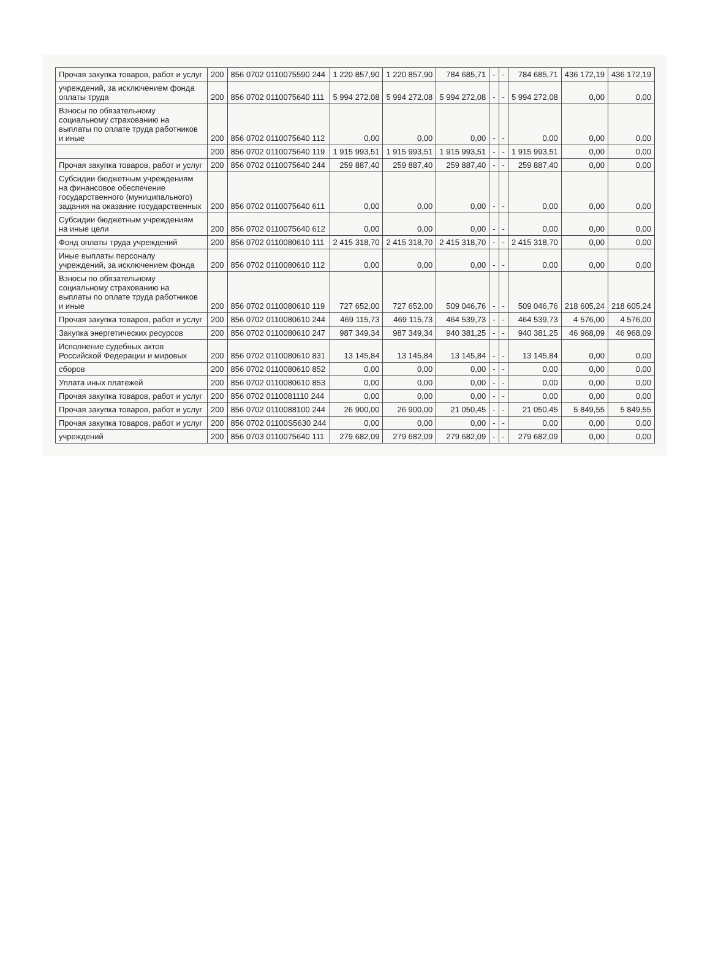| Прочая закупка товаров, работ и услуг | 200 | 856 0702 0110075590 244 | 1 220 857,90 | 1 220 857,90 | 784 685,71 | - | - | 784 685,71 | 436 172,19 | 436 172,19 |
| учреждений, за исключением фонда оплаты труда | 200 | 856 0702 0110075640 111 | 5 994 272,08 | 5 994 272,08 | 5 994 272,08 | - | - | 5 994 272,08 | 0,00 | 0,00 |
| Взносы по обязательному социальному страхованию на выплаты по оплате труда работников и иные | 200 | 856 0702 0110075640 112 | 0,00 | 0,00 | 0,00 | - | - | 0,00 | 0,00 | 0,00 |
| | 200 | 856 0702 0110075640 119 | 1 915 993,51 | 1 915 993,51 | 1 915 993,51 | - | - | 1 915 993,51 | 0,00 | 0,00 |
| Прочая закупка товаров, работ и услуг | 200 | 856 0702 0110075640 244 | 259 887,40 | 259 887,40 | 259 887,40 | - | - | 259 887,40 | 0,00 | 0,00 |
| Субсидии бюджетным учреждениям на финансовое обеспечение государственного (муниципального) задания на оказание государственных | 200 | 856 0702 0110075640 611 | 0,00 | 0,00 | 0,00 | - | - | 0,00 | 0,00 | 0,00 |
| Субсидии бюджетным учреждениям на иные цели | 200 | 856 0702 0110075640 612 | 0,00 | 0,00 | 0,00 | - | - | 0,00 | 0,00 | 0,00 |
| Фонд оплаты труда учреждений | 200 | 856 0702 0110080610 111 | 2 415 318,70 | 2 415 318,70 | 2 415 318,70 | - | - | 2 415 318,70 | 0,00 | 0,00 |
| Иные выплаты персоналу учреждений, за исключением фонда | 200 | 856 0702 0110080610 112 | 0,00 | 0,00 | 0,00 | - | - | 0,00 | 0,00 | 0,00 |
| Взносы по обязательному социальному страхованию на выплаты по оплате труда работников и иные | 200 | 856 0702 0110080610 119 | 727 652,00 | 727 652,00 | 509 046,76 | - | - | 509 046,76 | 218 605,24 | 218 605,24 |
| Прочая закупка товаров, работ и услуг | 200 | 856 0702 0110080610 244 | 469 115,73 | 469 115,73 | 464 539,73 | - | - | 464 539,73 | 4 576,00 | 4 576,00 |
| Закупка энергетических ресурсов | 200 | 856 0702 0110080610 247 | 987 349,34 | 987 349,34 | 940 381,25 | - | - | 940 381,25 | 46 968,09 | 46 968,09 |
| Исполнение судебных актов Российской Федерации и мировых | 200 | 856 0702 0110080610 831 | 13 145,84 | 13 145,84 | 13 145,84 | - | - | 13 145,84 | 0,00 | 0,00 |
| сборов | 200 | 856 0702 0110080610 852 | 0,00 | 0,00 | 0,00 | - | - | 0,00 | 0,00 | 0,00 |
| Уплата иных платежей | 200 | 856 0702 0110080610 853 | 0,00 | 0,00 | 0,00 | - | - | 0,00 | 0,00 | 0,00 |
| Прочая закупка товаров, работ и услуг | 200 | 856 0702 0110081110 244 | 0,00 | 0,00 | 0,00 | - | - | 0,00 | 0,00 | 0,00 |
| Прочая закупка товаров, работ и услуг | 200 | 856 0702 0110088100 244 | 26 900,00 | 26 900,00 | 21 050,45 | - | - | 21 050,45 | 5 849,55 | 5 849,55 |
| Прочая закупка товаров, работ и услуг | 200 | 856 0702 01100S5630 244 | 0,00 | 0,00 | 0,00 | - | - | 0,00 | 0,00 | 0,00 |
| учреждений | 200 | 856 0703 0110075640 111 | 279 682,09 | 279 682,09 | 279 682,09 | - | - | 279 682,09 | 0,00 | 0,00 |